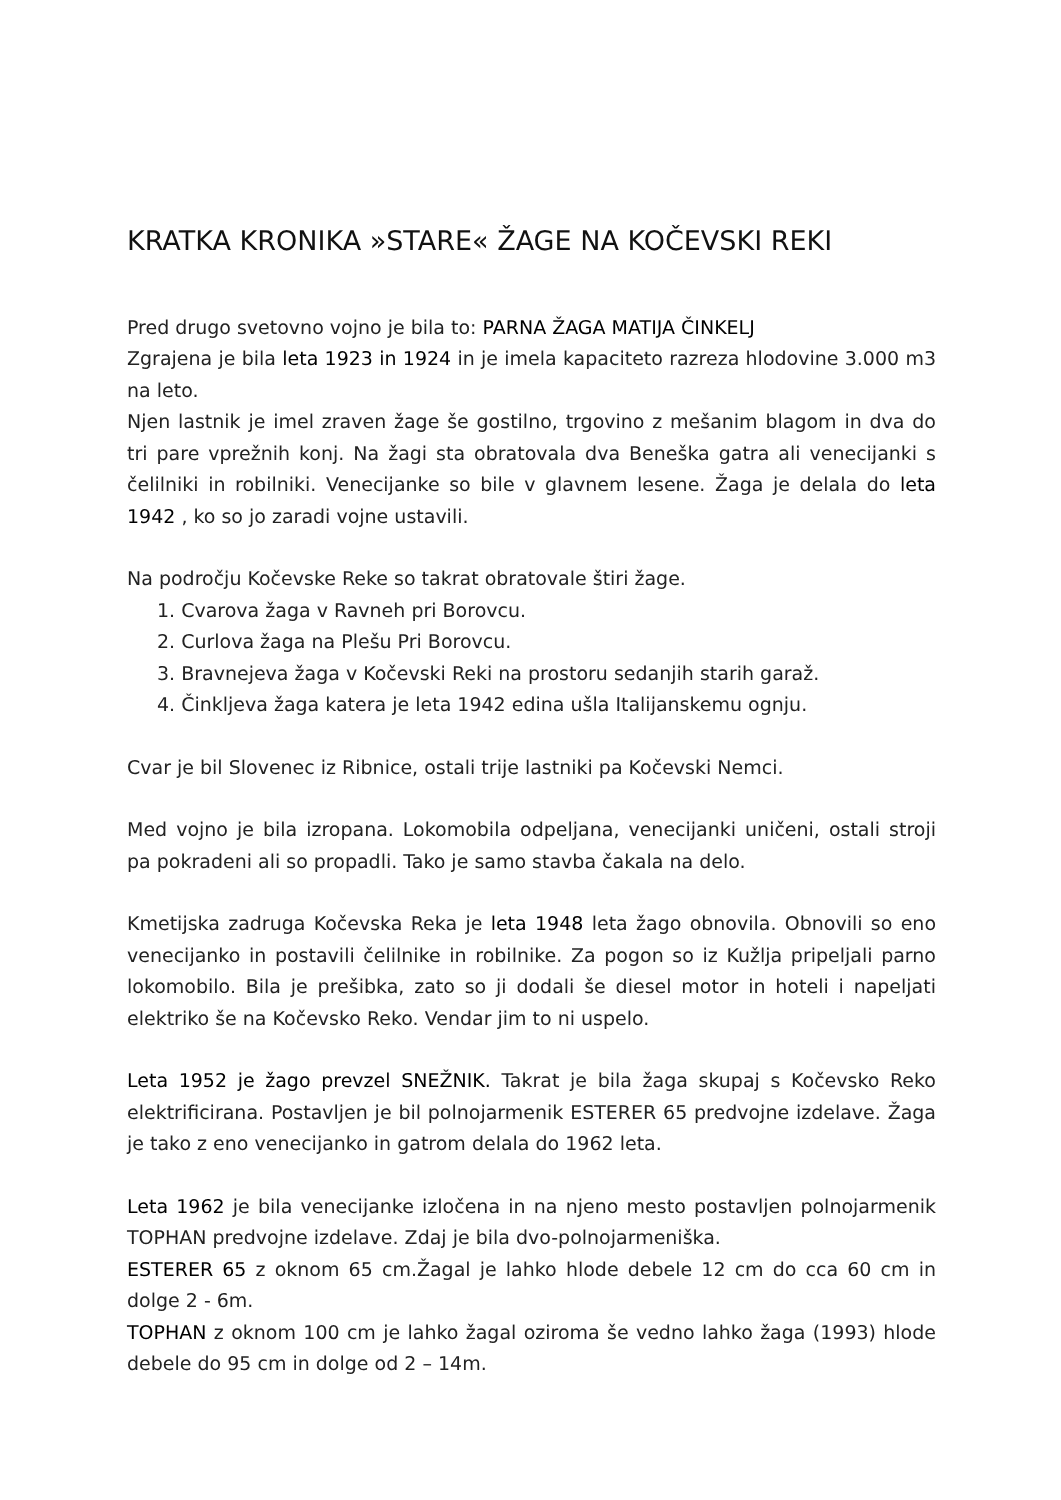KRATKA KRONIKA »STARE« ŽAGE NA KOČEVSKI REKI
Pred drugo svetovno vojno je bila to: PARNA ŽAGA MATIJA ČINKELJ
Zgrajena je bila leta 1923 in 1924 in je imela kapaciteto razreza hlodovine 3.000 m3 na leto.
Njen lastnik je imel zraven žage še gostilno, trgovino z mešanim blagom in dva do tri pare vprežnih konj. Na žagi sta obratovala dva Beneška gatra ali venecijanki s čelilniki in robilniki. Venecijanke so bile v glavnem lesene. Žaga je delala do leta 1942 , ko so jo zaradi vojne ustavili.
Na področju Kočevske Reke so takrat obratovale štiri žage.
1. Cvarova žaga v Ravneh pri Borovcu.
2. Curlova žaga na Plešu Pri Borovcu.
3. Bravnejeva žaga v Kočevski Reki na prostoru sedanjih starih garaž.
4. Činkljeva žaga katera je leta 1942 edina ušla Italijanskemu ognju.
Cvar je bil Slovenec iz Ribnice, ostali trije lastniki pa Kočevski Nemci.
Med vojno je bila izropana. Lokomobila odpeljana, venecijanki uničeni, ostali stroji pa pokradeni ali so propadli. Tako je samo stavba čakala na delo.
Kmetijska zadruga Kočevska Reka je leta 1948 leta žago obnovila. Obnovili so eno venecijanko in postavili čelilnike in robilnike. Za pogon so iz Kužlja pripeljali parno lokomobilo. Bila je prešibka, zato so ji dodali še diesel motor in hoteli i napeljati elektriko še na Kočevsko Reko. Vendar jim to ni uspelo.
Leta 1952 je žago prevzel SNEŽNIK. Takrat je bila žaga skupaj s Kočevsko Reko elektrificirana. Postavljen je bil polnojarmenik ESTERER 65 predvojne izdelave. Žaga je tako z eno venecijanko in gatrom delala do 1962 leta.
Leta 1962 je bila venecijanke izločena in na njeno mesto postavljen polnojarmenik TOPHAN predvojne izdelave. Zdaj je bila dvo-polnojarmeniška.
ESTERER 65 z oknom 65 cm.Žagal je lahko hlode debele 12 cm do cca 60 cm in dolge 2 - 6m.
TOPHAN z oknom 100 cm je lahko žagal oziroma še vedno lahko žaga (1993) hlode debele do 95 cm in dolge od 2 – 14m.